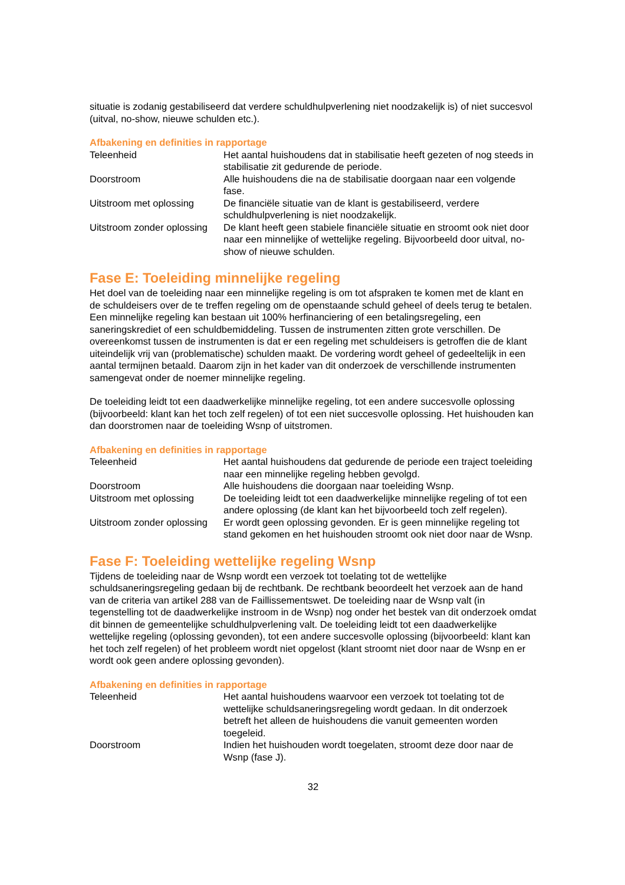situatie is zodanig gestabiliseerd dat verdere schuldhulpverlening niet noodzakelijk is) of niet succesvol (uitval, no-show, nieuwe schulden etc.).
Afbakening en definities in rapportage
| Teleenheid | Het aantal huishoudens dat in stabilisatie heeft gezeten of nog steeds in stabilisatie zit gedurende de periode. |
| Doorstroom | Alle huishoudens die na de stabilisatie doorgaan naar een volgende fase. |
| Uitstroom met oplossing | De financiële situatie van de klant is gestabiliseerd, verdere schuldhulpverlening is niet noodzakelijk. |
| Uitstroom zonder oplossing | De klant heeft geen stabiele financiële situatie en stroomt ook niet door naar een minnelijke of wettelijke regeling. Bijvoorbeeld door uitval, no-show of nieuwe schulden. |
Fase E: Toeleiding minnelijke regeling
Het doel van de toeleiding naar een minnelijke regeling is om tot afspraken te komen met de klant en de schuldeisers over de te treffen regeling om de openstaande schuld geheel of deels terug te betalen.
Een minnelijke regeling kan bestaan uit 100% herfinanciering of een betalingsregeling, een saneringskrediet of een schuldbemiddeling. Tussen de instrumenten zitten grote verschillen. De overeenkomst tussen de instrumenten is dat er een regeling met schuldeisers is getroffen die de klant uiteindelijk vrij van (problematische) schulden maakt. De vordering wordt geheel of gedeeltelijk in een aantal termijnen betaald. Daarom zijn in het kader van dit onderzoek de verschillende instrumenten samengevat onder de noemer minnelijke regeling.
De toeleiding leidt tot een daadwerkelijke minnelijke regeling, tot een andere succesvolle oplossing (bijvoorbeeld: klant kan het toch zelf regelen) of tot een niet succesvolle oplossing. Het huishouden kan dan doorstromen naar de toeleiding Wsnp of uitstromen.
Afbakening en definities in rapportage
| Teleenheid | Het aantal huishoudens dat gedurende de periode een traject toeleiding naar een minnelijke regeling hebben gevolgd. |
| Doorstroom | Alle huishoudens die doorgaan naar toeleiding Wsnp. |
| Uitstroom met oplossing | De toeleiding leidt tot een daadwerkelijke minnelijke regeling of tot een andere oplossing (de klant kan het bijvoorbeeld toch zelf regelen). |
| Uitstroom zonder oplossing | Er wordt geen oplossing gevonden. Er is geen minnelijke regeling tot stand gekomen en het huishouden stroomt ook niet door naar de Wsnp. |
Fase F: Toeleiding wettelijke regeling Wsnp
Tijdens de toeleiding naar de Wsnp wordt een verzoek tot toelating tot de wettelijke schuldsaneringsregeling gedaan bij de rechtbank. De rechtbank beoordeelt het verzoek aan de hand van de criteria van artikel 288 van de Faillissementswet. De toeleiding naar de Wsnp valt (in tegenstelling tot de daadwerkelijke instroom in de Wsnp) nog onder het bestek van dit onderzoek omdat dit binnen de gemeentelijke schuldhulpverlening valt. De toeleiding leidt tot een daadwerkelijke wettelijke regeling (oplossing gevonden), tot een andere succesvolle oplossing (bijvoorbeeld: klant kan het toch zelf regelen) of het probleem wordt niet opgelost (klant stroomt niet door naar de Wsnp en er wordt ook geen andere oplossing gevonden).
Afbakening en definities in rapportage
| Teleenheid | Het aantal huishoudens waarvoor een verzoek tot toelating tot de wettelijke schuldsaneringsregeling wordt gedaan. In dit onderzoek betreft het alleen de huishoudens die vanuit gemeenten worden toegeleid. |
| Doorstroom | Indien het huishouden wordt toegelaten, stroomt deze door naar de Wsnp (fase J). |
32